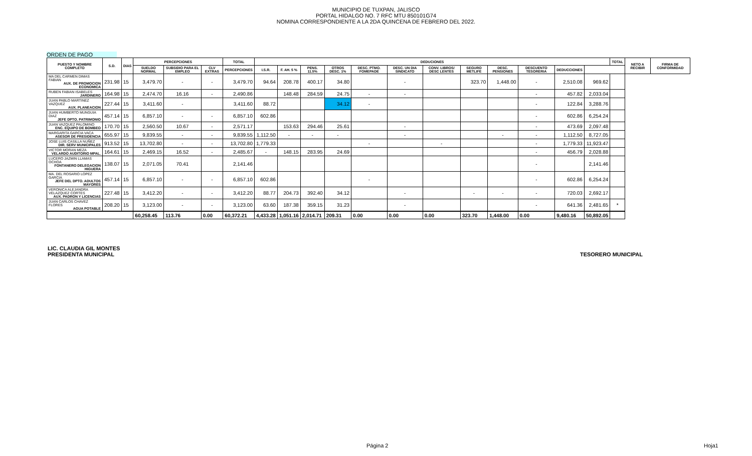MUNICIPIO DE TUXPAN, JALISCO
PORTAL HIDALGO NO. 7 RFC MTU 850101G74
NOMINA CORRESPONDIENTE A LA 2DA QUINCENA DE FEBRERO DEL 2022.
ORDEN DE PAGO
| PUESTO Y NOMBRE COMPLETO | S.D. | DIAS | PERCEPCIONES | | | TOTAL | DEDUCIONES | | | | | | | | | | | | TOTAL | NETO A RECIBIR | FIRMA DE CONFORMIDAD |
| --- | --- | --- | --- | --- | --- | --- | --- | --- | --- | --- | --- | --- | --- | --- | --- | --- | --- | --- | --- | --- | --- |
| | | | SUELDO NORMAL | SUBSIDIO PARA EL EMPLEO | CLV EXTRAS | PERCEPCIONES | I.S.R. | F. AH. 5 % | PENS. 11.5% | OTROS DESC. 1% | DESC. PTMO. FOMEPADE | DESC. UN DIA SINDICATO | CONV. LIBROS/ DESC LENTES | SEGURO METLIFE | DESC. PENSIONES | DESCUENTO TESORERIA | DEDUCCIONES | | | | |
| MA DEL CARMEN DIMAS FABIAN AUX. DE PROMOCION ECONOMICA | 231.98 | 15 | 3,479.70 | - | - | 3,479.70 | 94.64 | 208.78 | 400.17 | 34.80 | | - | | 323.70 | 1,448.00 | - | 2,510.08 | 969.62 | | | |
| RUBEN FABIAN ISABELES JARDINERO | 164.98 | 15 | 2,474.70 | 16.16 | - | 2,490.86 | | 148.48 | 284.59 | 24.75 | - | - | | | | - | 457.82 | 2,033.04 | | | |
| JUAN PABLO MARTINEZ VAZQUEZ AUX. PLANEACION | 227.44 | 15 | 3,411.60 | - | | 3,411.60 | 88.72 | | | 34.12 | - | | | | | - | 122.84 | 3,288.76 | | | |
| JUAN HUMBERTO MUNGUIA DIAZ JEFE DPTO. PATRIMONIO | 457.14 | 15 | 6,857.10 | - | - | 6,857.10 | 602.86 | | | | | | | | | - | 602.86 | 6,254.24 | | | |
| JUAN VAZQUEZ PALOMINO ENC. EQUIPO DE BOMBEO | 170.70 | 15 | 2,560.50 | 10.67 | - | 2,571.17 | | 153.63 | 294.46 | 25.61 | | - | | | | - | 473.69 | 2,097.48 | | | |
| MARGARITA GARCIA VACA ASESOR DE PRESIDENCIA | 655.97 | 15 | 9,839.55 | - | - | 9,839.55 | 1,112.50 | - | - | - | | - | | | - | - | 1,112.50 | 8,727.05 | | | |
| JOSE LUIS CASILLA NUÑEZ DIR. SERV MUNICIPALES | 913.52 | 15 | 13,702.80 | - | - | 13,702.80 | 1,779.33 | | | | - | | - | | | - | 1,779.33 | 11,923.47 | | | |
| VICTOR MORAN MEZA VELARDO AUDITORIO MPAL. | 164.61 | 15 | 2,469.15 | 16.52 | - | 2,485.67 | - | 148.15 | 283.95 | 24.69 | | | | | | - | 456.79 | 2,028.88 | | | |
| LUCERO JAZMIN LLAMAS OCHOA FONTANERO DELEGACION HIGUERA | 138.07 | 15 | 2,071.05 | 70.41 | | 2,141.46 | | | | | | | | | | - | | 2,141.46 | | | |
| MA. DEL ROSARIO LOPEZ GARCIA JEFE DEL DPTO. ADULTOS MAYORES | 457.14 | 15 | 6,857.10 | - | - | 6,857.10 | 602.86 | | | | - | | | | | - | 602.86 | 6,254.24 | | | |
| VERONICA ALEJANDRA VELAZQUEZ CORTES AUX. PADRON Y LICENCIAS | 227.48 | 15 | 3,412.20 | - | - | 3,412.20 | 88.77 | 204.73 | 392.40 | 34.12 | | - | | - | - | - | 720.03 | 2,692.17 | | | |
| JUAN CARLOS CHAVEZ FLORES AGUA POTABLE | 208.20 | 15 | 3,123.00 | - | - | 3,123.00 | 63.60 | 187.38 | 359.15 | 31.23 | | - | | | | - | 641.36 | 2,481.65 | * | | |
| | | | 60,258.45 | 113.76 | 0.00 | 60,372.21 | 4,433.28 | 1,051.16 | 2,014.71 | 209.31 | 0.00 | 0.00 | 0.00 | 323.70 | 1,448.00 | 0.00 | 9,480.16 | 50,892.05 | | | |
LIC. CLAUDIA GIL MONTES
PRESIDENTA MUNICIPAL
TESORERO MUNICIPAL
Página 2 Hoja1